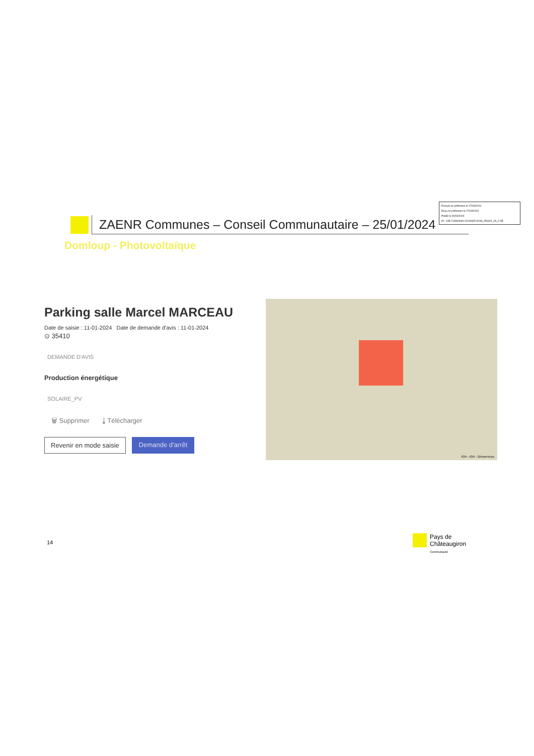Envoyé en préfecture le 27/03/2024
Reçu en préfecture le 27/03/2024
Publié le 29/03/2024
ID : 035-213500994-20240325-DCM_250324_29_2-DE
ZAENR Communes – Conseil Communautaire – 25/01/2024
Domloup - Photovoltaïque
Parking salle Marcel MARCEAU
Date de saisie : 11-01-2024 Date de demande d'avis : 11-01-2024
⊙ 35410
DEMANDE D'AVIS
Production énergétique
SOLAIRE_PV
🗑 Supprimer ⤓ Télécharger
Revenir en mode saisie Demande d'arrêt
IGN - IGN - Géoservices
14
Pays de
Châteaugiron
Communauté